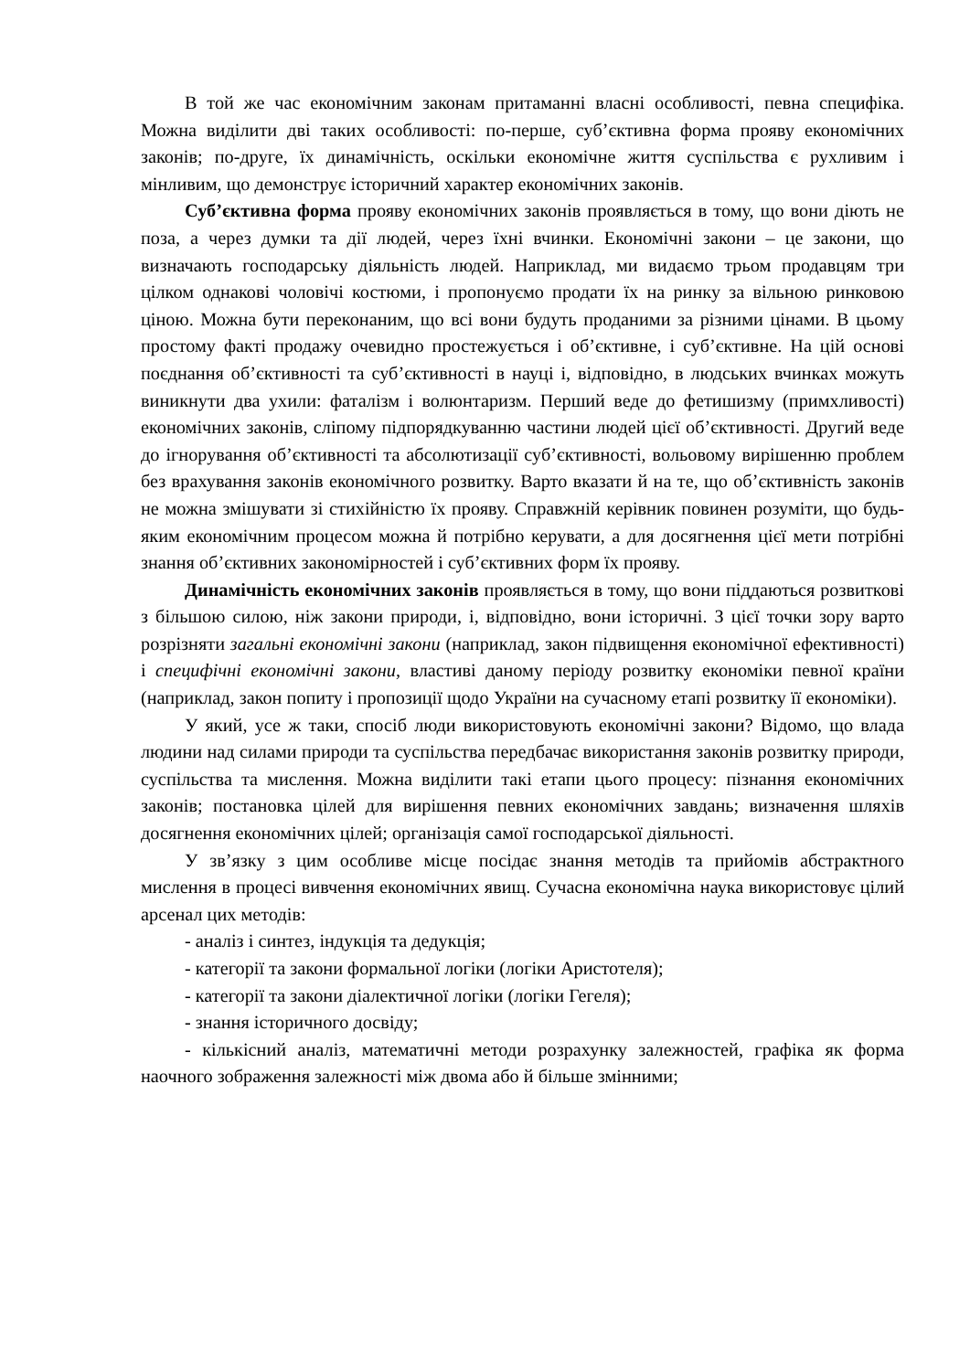В той же час економічним законам притаманні власні особливості, певна специфіка. Можна виділити дві таких особливості: по-перше, суб’єктивна форма прояву економічних законів; по-друге, їх динамічність, оскільки економічне життя суспільства є рухливим і мінливим, що демонструє історичний характер економічних законів.
Суб’єктивна форма прояву економічних законів проявляється в тому, що вони діють не поза, а через думки та дії людей, через їхні вчинки. Економічні закони – це закони, що визначають господарську діяльність людей. Наприклад, ми видаємо трьом продавцям три цілком однакові чоловічі костюми, і пропонуємо продати їх на ринку за вільною ринковою ціною. Можна бути переконаним, що всі вони будуть проданими за різними цінами. В цьому простому факті продажу очевидно простежується і об’єктивне, і суб’єктивне. На цій основі поєднання об’єктивності та суб’єктивності в науці і, відповідно, в людських вчинках можуть виникнути два ухили: фаталізм і волюнтаризм. Перший веде до фетишизму (примхливості) економічних законів, сліпому підпорядкуванню частини людей цієї об’єктивності. Другий веде до ігнорування об’єктивності та абсолютизації суб’єктивності, вольовому вирішенню проблем без врахування законів економічного розвитку. Варто вказати й на те, що об’єктивність законів не можна змішувати зі стихійністю їх прояву. Справжній керівник повинен розуміти, що будь-яким економічним процесом можна й потрібно керувати, а для досягнення цієї мети потрібні знання об’єктивних закономірностей і суб’єктивних форм їх прояву.
Динамічність економічних законів проявляється в тому, що вони піддаються розвиткові з більшою силою, ніж закони природи, і, відповідно, вони історичні. З цієї точки зору варто розрізняти загальні економічні закони (наприклад, закон підвищення економічної ефективності) і специфічні економічні закони, властиві даному періоду розвитку економіки певної країни (наприклад, закон попиту і пропозиції щодо України на сучасному етапі розвитку її економіки).
У який, усе ж таки, спосіб люди використовують економічні закони? Відомо, що влада людини над силами природи та суспільства передбачає використання законів розвитку природи, суспільства та мислення. Можна виділити такі етапи цього процесу: пізнання економічних законів; постановка цілей для вирішення певних економічних завдань; визначення шляхів досягнення економічних цілей; організація самої господарської діяльності.
У зв’язку з цим особливе місце посідає знання методів та прийомів абстрактного мислення в процесі вивчення економічних явищ. Сучасна економічна наука використовує цілий арсенал цих методів:
- аналіз і синтез, індукція та дедукція;
- категорії та закони формальної логіки (логіки Аристотеля);
- категорії та закони діалектичної логіки (логіки Гегеля);
- знання історичного досвіду;
- кількісний аналіз, математичні методи розрахунку залежностей, графіка як форма наочного зображення залежності між двома або й більше змінними;